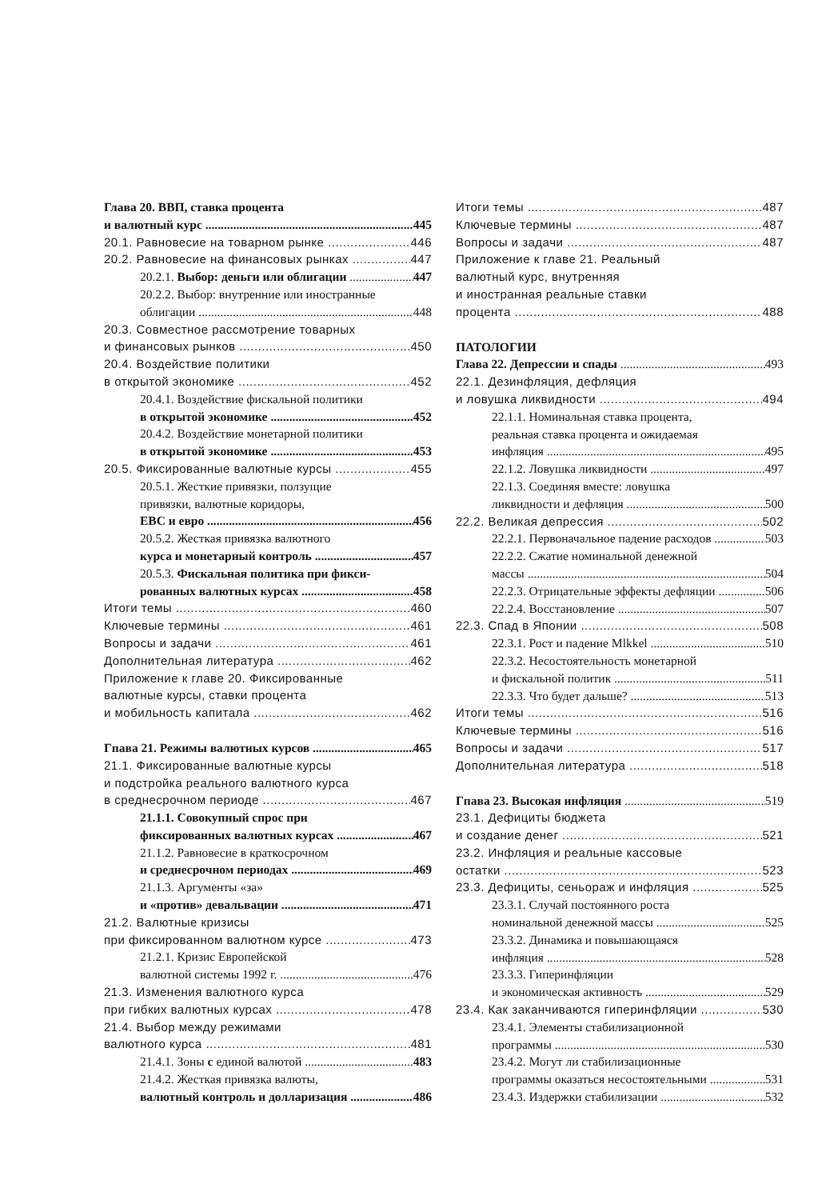Глава 20. ВВП, ставка процента
и валютный курс 445
20.1. Равновесие на товарном рынке 446
20.2. Равновесие на финансовых рынках 447
20.2.1. Выбор: деньги или облигации 447
20.2.2. Выбор: внутренние или иностранные
облигации 448
20.3. Совместное рассмотрение товарных
и финансовых рынков 450
20.4. Воздействие политики
в открытой экономике 452
20.4.1. Воздействие фискальной политики
в открытой экономике 452
20.4.2. Воздействие монетарной политики
в открытой экономике 453
20.5. Фиксированные валютные курсы 455
20.5.1. Жесткие привязки, ползущие
привязки, валютные коридоры,
ЕВС и евро 456
20.5.2. Жесткая привязка валютного
курса и монетарный контроль 457
20.5.3. Фискальная политика при фикси-
рованных валютных курсах 458
Итоги темы 460
Ключевые термины 461
Вопросы и задачи 461
Дополнительная литература 462
Приложение к главе 20. Фиксированные
валютные курсы, ставки процента
и мобильность капитала 462
Гпава 21. Режимы валютных курсов 465
21.1. Фиксированные валютные курсы
и подстройка реального валютного курса
в среднесрочном периоде 467
21.1.1. Совокупный спрос при
фиксированных валютных курсах 467
21.1.2. Равновесие в краткосрочном
и среднесрочном периодах 469
21.1.3. Аргументы «за»
и «против» девальвации 471
21.2. Валютные кризисы
при фиксированном валютном курсе 473
21.2.1. Кризис Европейской
валютной системы 1992 г. 476
21.3. Изменения валютного курса
при гибких валютных курсах 478
21.4. Выбор между режимами
валютного курса 481
21.4.1. Зоны с единой валютой 483
21.4.2. Жесткая привязка валюты,
валютный контроль и долларизация 486
Итоги темы 487
Ключевые термины 487
Вопросы и задачи 487
Приложение к главе 21. Реальный
валютный курс, внутренняя
и иностранная реальные ставки
процента 488
ПАТОЛОГИИ
Глава 22. Депрессии и спады 493
22.1. Дезинфляция, дефляция
и ловушка ликвидности 494
22.1.1. Номинальная ставка процента,
реальная ставка процента и ожидаемая
инфляция 495
22.1.2. Ловушка ликвидности 497
22.1.3. Соединяя вместе: ловушка
ликвидности и дефляция 500
22.2. Великая депрессия 502
22.2.1. Первоначальное падение расходов 503
22.2.2. Сжатие номинальной денежной
массы 504
22.2.3. Отрицательные эффекты дефляции 506
22.2.4. Восстановление 507
22.3. Спад в Японии 508
22.3.1. Рост и падение Mlkkel 510
22.3.2. Несостоятельность монетарной
и фискальной политик 511
22.3.3. Что будет дальше? 513
Итоги темы 516
Ключевые термины 516
Вопросы и задачи 517
Дополнительная литература 518
Гпава 23. Высокая инфляция 519
23.1. Дефициты бюджета
и создание денег 521
23.2. Инфляция и реальные кассовые
остатки 523
23.3. Дефициты, сеньораж и инфляция 525
23.3.1. Случай постоянного роста
номинальной денежной массы 525
23.3.2. Динамика и повышающаяся
инфляция 528
23.3.3. Гиперинфляции
и экономическая активность 529
23.4. Как заканчиваются гиперинфляции 530
23.4.1. Элементы стабилизационной
программы 530
23.4.2. Могут ли стабилизационные
программы оказаться несостоятельными 531
23.4.3. Издержки стабилизации 532